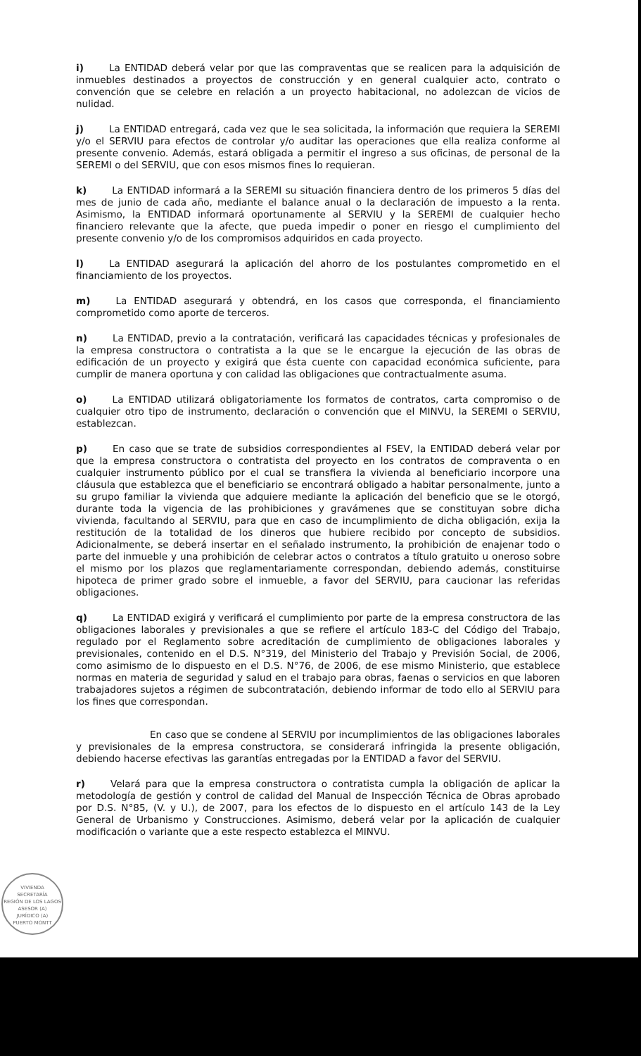i) La ENTIDAD deberá velar por que las compraventas que se realicen para la adquisición de inmuebles destinados a proyectos de construcción y en general cualquier acto, contrato o convención que se celebre en relación a un proyecto habitacional, no adolezcan de vicios de nulidad.
j) La ENTIDAD entregará, cada vez que le sea solicitada, la información que requiera la SEREMI y/o el SERVIU para efectos de controlar y/o auditar las operaciones que ella realiza conforme al presente convenio. Además, estará obligada a permitir el ingreso a sus oficinas, de personal de la SEREMI o del SERVIU, que con esos mismos fines lo requieran.
k) La ENTIDAD informará a la SEREMI su situación financiera dentro de los primeros 5 días del mes de junio de cada año, mediante el balance anual o la declaración de impuesto a la renta. Asimismo, la ENTIDAD informará oportunamente al SERVIU y la SEREMI de cualquier hecho financiero relevante que la afecte, que pueda impedir o poner en riesgo el cumplimiento del presente convenio y/o de los compromisos adquiridos en cada proyecto.
l) La ENTIDAD asegurará la aplicación del ahorro de los postulantes comprometido en el financiamiento de los proyectos.
m) La ENTIDAD asegurará y obtendrá, en los casos que corresponda, el financiamiento comprometido como aporte de terceros.
n) La ENTIDAD, previo a la contratación, verificará las capacidades técnicas y profesionales de la empresa constructora o contratista a la que se le encargue la ejecución de las obras de edificación de un proyecto y exigirá que ésta cuente con capacidad económica suficiente, para cumplir de manera oportuna y con calidad las obligaciones que contractualmente asuma.
o) La ENTIDAD utilizará obligatoriamente los formatos de contratos, carta compromiso o de cualquier otro tipo de instrumento, declaración o convención que el MINVU, la SEREMI o SERVIU, establezcan.
p) En caso que se trate de subsidios correspondientes al FSEV, la ENTIDAD deberá velar por que la empresa constructora o contratista del proyecto en los contratos de compraventa o en cualquier instrumento público por el cual se transfiera la vivienda al beneficiario incorpore una cláusula que establezca que el beneficiario se encontrará obligado a habitar personalmente, junto a su grupo familiar la vivienda que adquiere mediante la aplicación del beneficio que se le otorgó, durante toda la vigencia de las prohibiciones y gravámenes que se constituyan sobre dicha vivienda, facultando al SERVIU, para que en caso de incumplimiento de dicha obligación, exija la restitución de la totalidad de los dineros que hubiere recibido por concepto de subsidios. Adicionalmente, se deberá insertar en el señalado instrumento, la prohibición de enajenar todo o parte del inmueble y una prohibición de celebrar actos o contratos a título gratuito u oneroso sobre el mismo por los plazos que reglamentariamente correspondan, debiendo además, constituirse hipoteca de primer grado sobre el inmueble, a favor del SERVIU, para caucionar las referidas obligaciones.
q) La ENTIDAD exigirá y verificará el cumplimiento por parte de la empresa constructora de las obligaciones laborales y previsionales a que se refiere el artículo 183-C del Código del Trabajo, regulado por el Reglamento sobre acreditación de cumplimiento de obligaciones laborales y previsionales, contenido en el D.S. N°319, del Ministerio del Trabajo y Previsión Social, de 2006, como asimismo de lo dispuesto en el D.S. N°76, de 2006, de ese mismo Ministerio, que establece normas en materia de seguridad y salud en el trabajo para obras, faenas o servicios en que laboren trabajadores sujetos a régimen de subcontratación, debiendo informar de todo ello al SERVIU para los fines que correspondan.
En caso que se condene al SERVIU por incumplimientos de las obligaciones laborales y previsionales de la empresa constructora, se considerará infringida la presente obligación, debiendo hacerse efectivas las garantías entregadas por la ENTIDAD a favor del SERVIU.
r) Velará para que la empresa constructora o contratista cumpla la obligación de aplicar la metodología de gestión y control de calidad del Manual de Inspección Técnica de Obras aprobado por D.S. N°85, (V. y U.), de 2007, para los efectos de lo dispuesto en el artículo 143 de la Ley General de Urbanismo y Construcciones. Asimismo, deberá velar por la aplicación de cualquier modificación o variante que a este respecto establezca el MINVU.
VIVIENDA
SECRETARÍA
REGIÓN DE LOS LAGOS
ASESOR (A)
JURÍDICO (A)
PUERTO MONTT